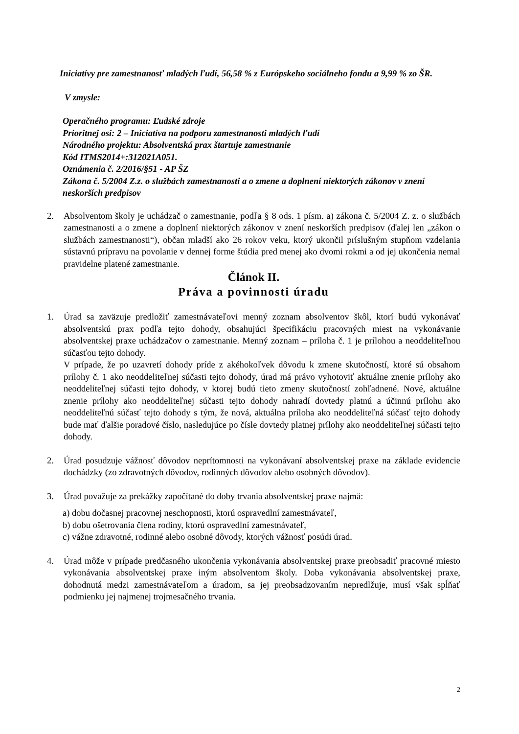Iniciatívy pre zamestnanosť mladých ľudí, 56,58 % z Európskeho sociálneho fondu a 9,99 % zo ŠR.
V zmysle:
Operačného programu: Ľudské zdroje
Prioritnej osi: 2 – Iniciatíva na podporu zamestnanosti mladých ľudí
Národného projektu: Absolventská prax štartuje zamestnanie
Kód ITMS2014+:312021A051.
Oznámenia č. 2/2016/§51 - AP ŠZ
Zákona č. 5/2004 Z.z. o službách zamestnanosti a o zmene a doplnení niektorých zákonov v znení neskorších predpisov
2. Absolventom školy je uchádzač o zamestnanie, podľa § 8 ods. 1 písm. a) zákona č. 5/2004 Z. z. o službách zamestnanosti a o zmene a doplnení niektorých zákonov v znení neskorších predpisov (ďalej len „zákon o službách zamestnanosti“), občan mladší ako 26 rokov veku, ktorý ukončil príslušným stupňom vzdelania sústavnú prípravu na povolanie v dennej forme štúdia pred menej ako dvomi rokmi a od jej ukončenia nemal pravidelne platené zamestnanie.
Článok II.
Práva a povinnosti úradu
1. Úrad sa zaväzuje predložiť zamestnávateľovi menný zoznam absolventov škôl, ktorí budú vykonávať absolventskú prax podľa tejto dohody, obsahujúci špecifikáciu pracovných miest na vykonávanie absolventskej praxe uchádzačov o zamestnanie. Menný zoznam – príloha č. 1 je prílohou a neoddeliteľnou súčasťou tejto dohody.
V prípade, že po uzavretí dohody príde z akéhokoľvek dôvodu k zmene skutočností, ktoré sú obsahom prílohy č. 1 ako neoddeliteľnej súčasti tejto dohody, úrad má právo vyhotoviť aktuálne znenie prílohy ako neoddeliteľnej súčasti tejto dohody, v ktorej budú tieto zmeny skutočností zohľadnené. Nové, aktuálne znenie prílohy ako neoddeliteľnej súčasti tejto dohody nahradí dovtedy platnú a účinnú prílohu ako neoddeliteľnú súčasť tejto dohody s tým, že nová, aktuálna príloha ako neoddeliteľná súčasť tejto dohody bude mať ďalšie poradové číslo, nasledujúce po čísle dovtedy platnej prílohy ako neoddeliteľnej súčasti tejto dohody.
2. Úrad posudzuje vážnosť dôvodov neprítomnosti na vykonávaní absolventskej praxe na základe evidencie dochádzky (zo zdravotných dôvodov, rodinných dôvodov alebo osobných dôvodov).
3. Úrad považuje za prekážky započítané do doby trvania absolventskej praxe najmä:
a) dobu dočasnej pracovnej neschopnosti, ktorú ospravedlní zamestnávateľ,
b) dobu ošetrovania člena rodiny, ktorú ospravedlní zamestnávateľ,
c) vážne zdravotné, rodinné alebo osobné dôvody, ktorých vážnosť posúdi úrad.
4. Úrad môže v prípade predčasného ukončenia vykonávania absolventskej praxe preobsadiť pracovné miesto vykonávania absolventskej praxe iným absolventom školy. Doba vykonávania absolventskej praxe, dohodnutá medzi zamestnávateľom a úradom, sa jej preobsadzovaním nepredlžuje, musí však spĺňať podmienku jej najmenej trojmesačného trvania.
2